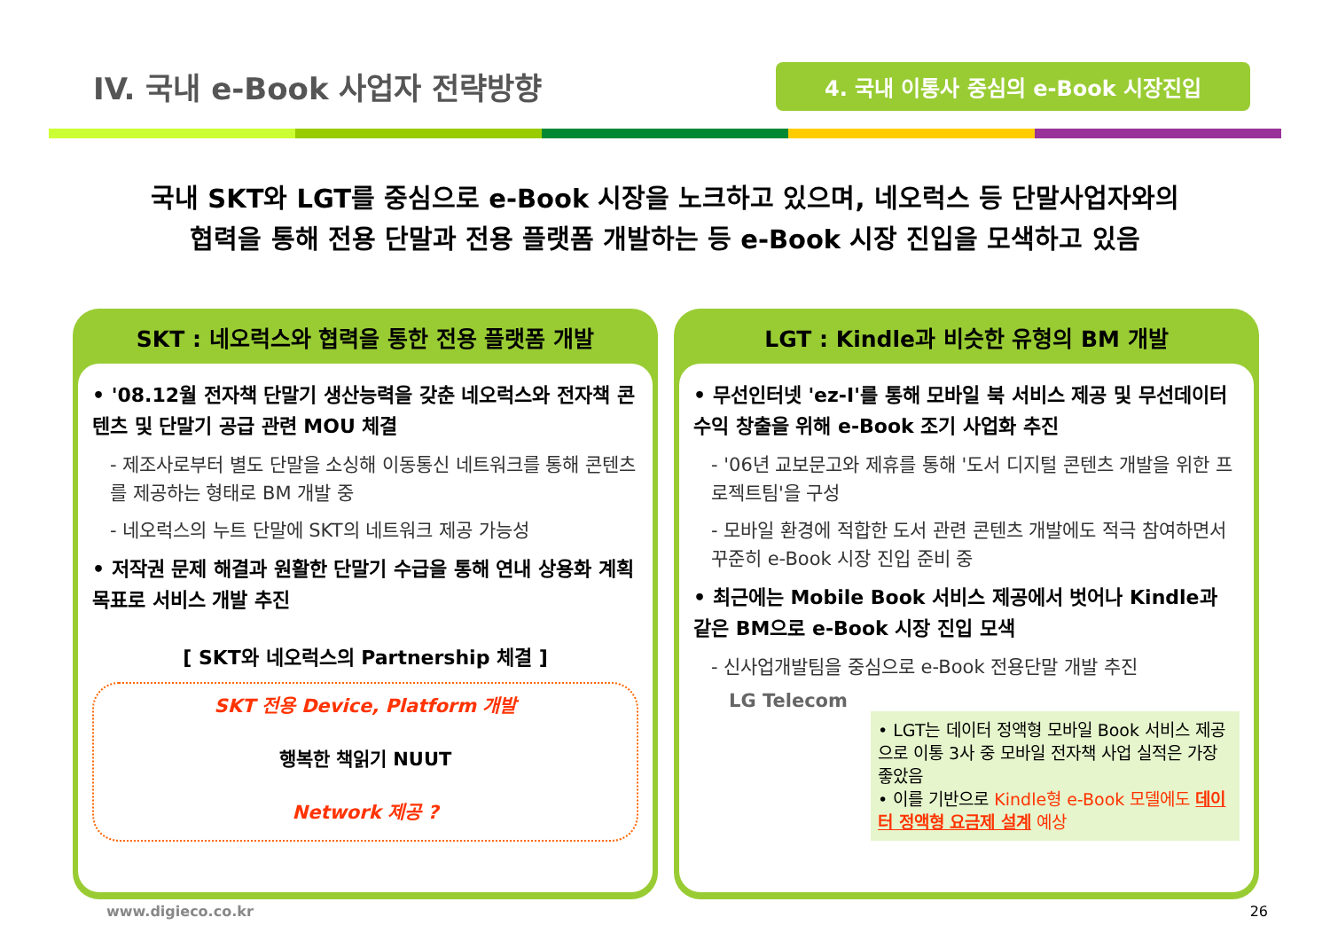IV. 국내 e-Book 사업자 전략방향
4. 국내 이통사 중심의 e-Book 시장진입
국내 SKT와 LGT를 중심으로 e-Book 시장을 노크하고 있으며, 네오럭스 등 단말사업자와의
협력을 통해 전용 단말과 전용 플랫폼 개발하는 등 e-Book 시장 진입을 모색하고 있음
SKT : 네오럭스와 협력을 통한 전용 플랫폼 개발
• '08.12월 전자책 단말기 생산능력을 갖춘 네오럭스와 전자책 콘텐츠 및 단말기 공급 관련 MOU 체결
- 제조사로부터 별도 단말을 소싱해 이동통신 네트워크를 통해 콘텐츠를 제공하는 형태로 BM 개발 중
- 네오럭스의 누트 단말에 SKT의 네트워크 제공 가능성
• 저작권 문제 해결과 원활한 단말기 수급을 통해 연내 상용화 계획 목표로 서비스 개발 추진
[ SKT와 네오럭스의 Partnership 체결 ]
SKT 전용 Device, Platform 개발
행복한 책읽기 NUUT
Network 제공 ?
LGT : Kindle과 비슷한 유형의 BM 개발
• 무선인터넷 'ez-I'를 통해 모바일 북 서비스 제공 및 무선데이터 수익 창출을 위해 e-Book 조기 사업화 추진
- '06년 교보문고와 제휴를 통해 '도서 디지털 콘텐츠 개발을 위한 프로젝트팀'을 구성
- 모바일 환경에 적합한 도서 관련 콘텐츠 개발에도 적극 참여하면서 꾸준히 e-Book 시장 진입 준비 중
• 최근에는 Mobile Book 서비스 제공에서 벗어나 Kindle과 같은 BM으로 e-Book 시장 진입 모색
- 신사업개발팀을 중심으로 e-Book 전용단말 개발 추진
LG Telecom
• LGT는 데이터 정액형 모바일 Book 서비스 제공으로 이통 3사 중 모바일 전자책 사업 실적은 가장 좋았음
• 이를 기반으로 Kindle형 e-Book 모델에도 데이터 정액형 요금제 설계 예상
www.digieco.co.kr 26